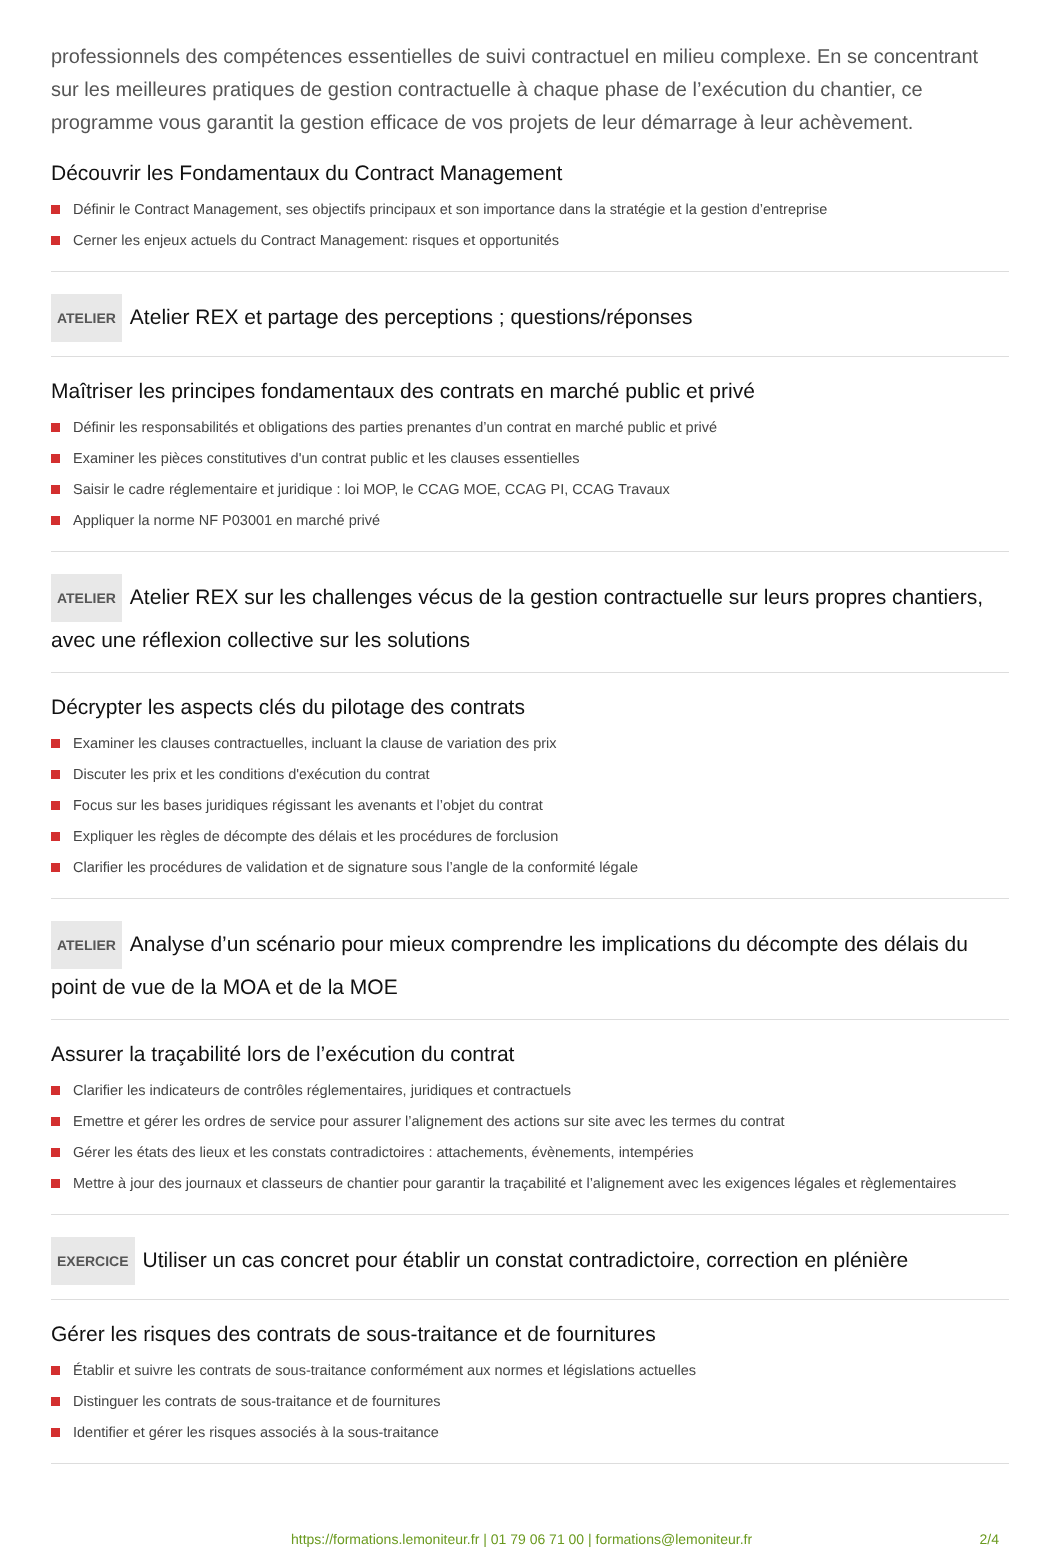professionnels des compétences essentielles de suivi contractuel en milieu complexe. En se concentrant sur les meilleures pratiques de gestion contractuelle à chaque phase de l’exécution du chantier, ce programme vous garantit la gestion efficace de vos projets de leur démarrage à leur achèvement.
Découvrir les Fondamentaux du Contract Management
Définir le Contract Management, ses objectifs principaux et son importance dans la stratégie et la gestion d’entreprise
Cerner les enjeux actuels du Contract Management: risques et opportunités
ATELIER Atelier REX et partage des perceptions ; questions/réponses
Maîtriser les principes fondamentaux des contrats en marché public et privé
Définir les responsabilités et obligations des parties prenantes d’un contrat en marché public et privé
Examiner les pièces constitutives d'un contrat public et les clauses essentielles
Saisir le cadre réglementaire et juridique : loi MOP, le CCAG MOE, CCAG PI, CCAG Travaux
Appliquer la norme NF P03001 en marché privé
ATELIER Atelier REX sur les challenges vécus de la gestion contractuelle sur leurs propres chantiers, avec une réflexion collective sur les solutions
Décrypter les aspects clés du pilotage des contrats
Examiner les clauses contractuelles, incluant la clause de variation des prix
Discuter les prix et les conditions d'exécution du contrat
Focus sur les bases juridiques régissant les avenants et l’objet du contrat
Expliquer les règles de décompte des délais et les procédures de forclusion
Clarifier les procédures de validation et de signature sous l’angle de la conformité légale
ATELIER Analyse d’un scénario pour mieux comprendre les implications du décompte des délais du point de vue de la MOA et de la MOE
Assurer la traçabilité lors de l’exécution du contrat
Clarifier les indicateurs de contrôles réglementaires, juridiques et contractuels
Emettre et gérer les ordres de service pour assurer l’alignement des actions sur site avec les termes du contrat
Gérer les états des lieux et les constats contradictoires : attachements, évènements, intempéries
Mettre à jour des journaux et classeurs de chantier pour garantir la traçabilité et l’alignement avec les exigences légales et règlementaires
EXERCICE Utiliser un cas concret pour établir un constat contradictoire, correction en plénière
Gérer les risques des contrats de sous-traitance et de fournitures
Établir et suivre les contrats de sous-traitance conformément aux normes et législations actuelles
Distinguer les contrats de sous-traitance et de fournitures
Identifier et gérer les risques associés à la sous-traitance
https://formations.lemoniteur.fr | 01 79 06 71 00 | formations@lemoniteur.fr 2/4